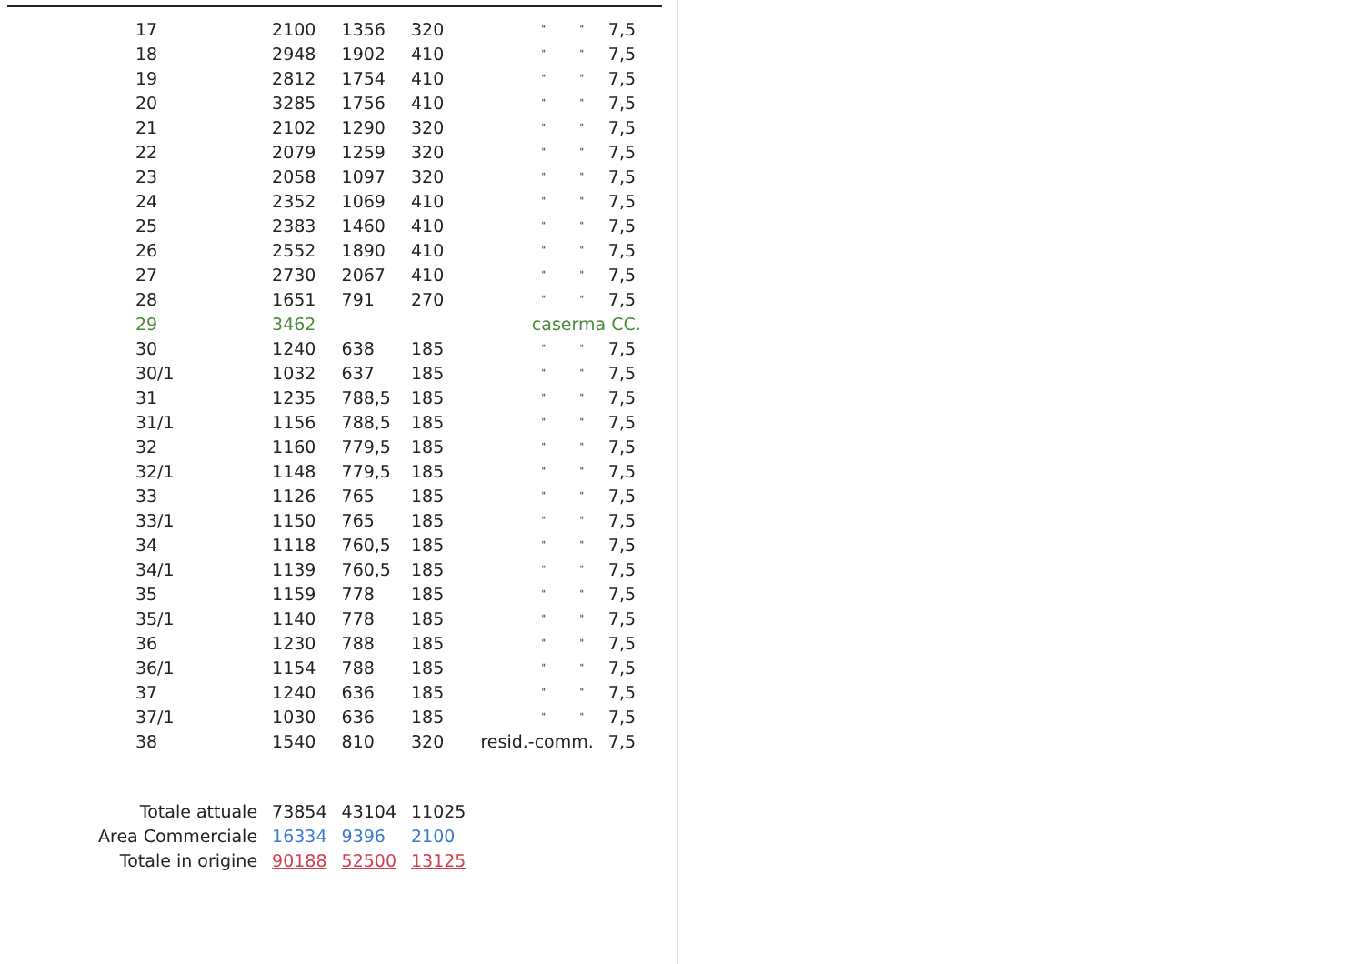| | 17 | 2100 | 1356 | 320 | | " | " | 7,5 |
| | 18 | 2948 | 1902 | 410 | | " | " | 7,5 |
| | 19 | 2812 | 1754 | 410 | | " | " | 7,5 |
| | 20 | 3285 | 1756 | 410 | | " | " | 7,5 |
| | 21 | 2102 | 1290 | 320 | | " | " | 7,5 |
| | 22 | 2079 | 1259 | 320 | | " | " | 7,5 |
| | 23 | 2058 | 1097 | 320 | | " | " | 7,5 |
| | 24 | 2352 | 1069 | 410 | | " | " | 7,5 |
| | 25 | 2383 | 1460 | 410 | | " | " | 7,5 |
| | 26 | 2552 | 1890 | 410 | | " | " | 7,5 |
| | 27 | 2730 | 2067 | 410 | | " | " | 7,5 |
| | 28 | 1651 | 791 | 270 | | " | " | 7,5 |
| | 29 | 3462 | | | | caserma CC. | | |
| | 30 | 1240 | 638 | 185 | | " | " | 7,5 |
| | 30/1 | 1032 | 637 | 185 | | " | " | 7,5 |
| | 31 | 1235 | 788,5 | 185 | | " | " | 7,5 |
| | 31/1 | 1156 | 788,5 | 185 | | " | " | 7,5 |
| | 32 | 1160 | 779,5 | 185 | | " | " | 7,5 |
| | 32/1 | 1148 | 779,5 | 185 | | " | " | 7,5 |
| | 33 | 1126 | 765 | 185 | | " | " | 7,5 |
| | 33/1 | 1150 | 765 | 185 | | " | " | 7,5 |
| | 34 | 1118 | 760,5 | 185 | | " | " | 7,5 |
| | 34/1 | 1139 | 760,5 | 185 | | " | " | 7,5 |
| | 35 | 1159 | 778 | 185 | | " | " | 7,5 |
| | 35/1 | 1140 | 778 | 185 | | " | " | 7,5 |
| | 36 | 1230 | 788 | 185 | | " | " | 7,5 |
| | 36/1 | 1154 | 788 | 185 | | " | " | 7,5 |
| | 37 | 1240 | 636 | 185 | | " | " | 7,5 |
| | 37/1 | 1030 | 636 | 185 | | " | " | 7,5 |
| | 38 | 1540 | 810 | 320 | resid.-comm. | | | 7,5 |
| Totale attuale | | 73854 | 43104 | 11025 | | | | |
| Area Commerciale | | 16334 | 9396 | 2100 | | | | |
| Totale in origine | | 90188 | 52500 | 13125 | | | | |